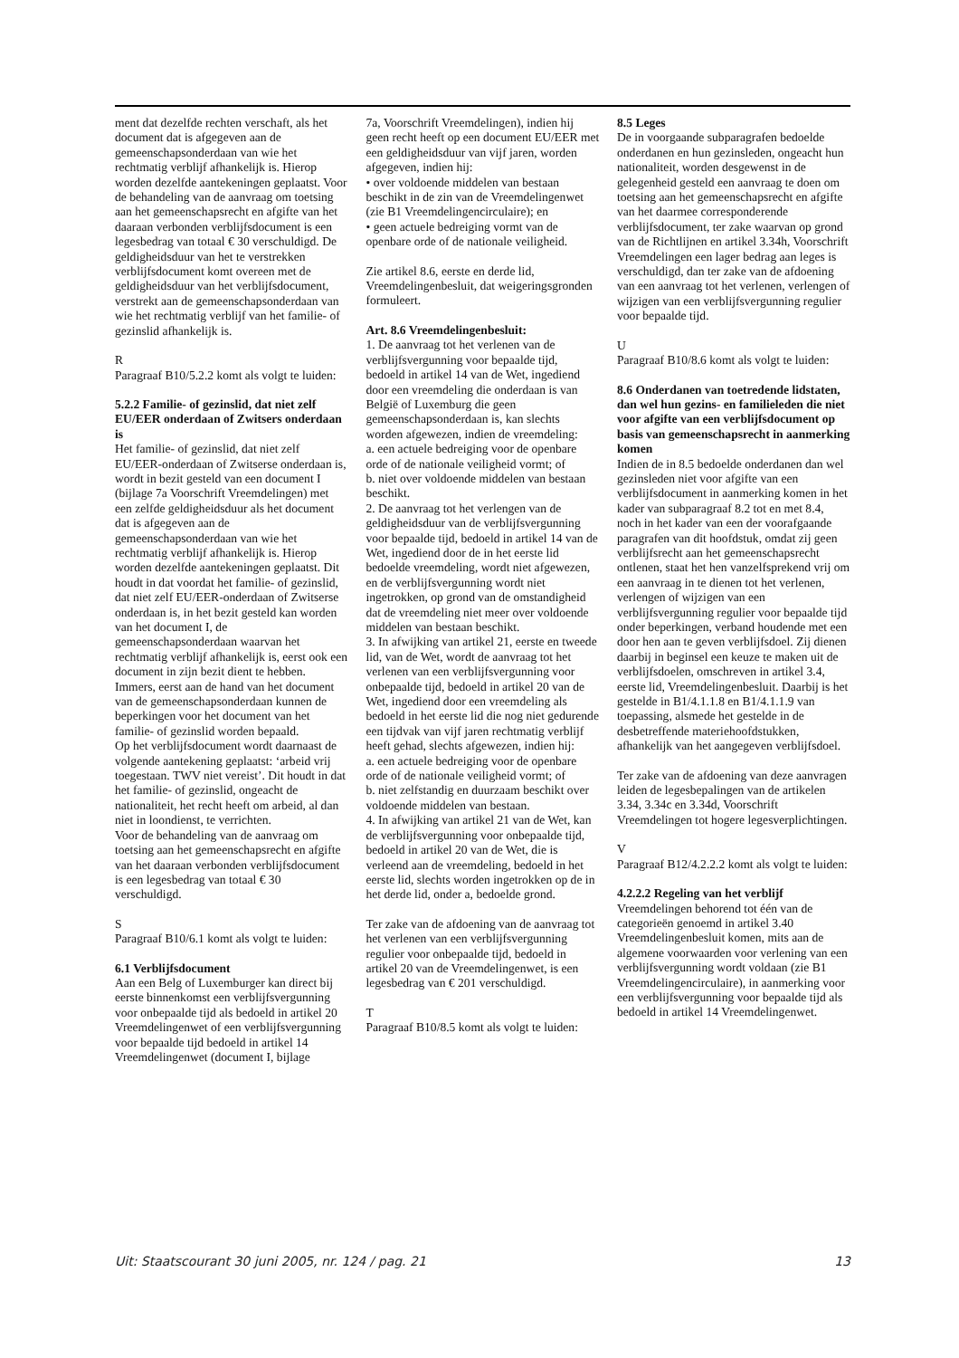ment dat dezelfde rechten verschaft, als het document dat is afgegeven aan de gemeenschapsonderdaan van wie het rechtmatig verblijf afhankelijk is. Hierop worden dezelfde aantekeningen geplaatst. Voor de behandeling van de aanvraag om toetsing aan het gemeenschapsrecht en afgifte van het daaraan verbonden verblijfsdocument is een legesbedrag van totaal € 30 verschuldigd. De geldigheidsduur van het te verstrekken verblijfsdocument komt overeen met de geldigheidsduur van het verblijfsdocument, verstrekt aan de gemeenschapsonderdaan van wie het rechtmatig verblijf van het familie- of gezinslid afhankelijk is.
R
Paragraaf B10/5.2.2 komt als volgt te luiden:
5.2.2 Familie- of gezinslid, dat niet zelf EU/EER onderdaan of Zwitsers onderdaan is
Het familie- of gezinslid, dat niet zelf EU/EER-onderdaan of Zwitserse onderdaan is, wordt in bezit gesteld van een document I (bijlage 7a Voorschrift Vreemdelingen) met een zelfde geldigheidsduur als het document dat is afgegeven aan de gemeenschapsonderdaan van wie het rechtmatig verblijf afhankelijk is. Hierop worden dezelfde aantekeningen geplaatst. Dit houdt in dat voordat het familie- of gezinslid, dat niet zelf EU/EER-onderdaan of Zwitserse onderdaan is, in het bezit gesteld kan worden van het document I, de gemeenschapsonderdaan waarvan het rechtmatig verblijf afhankelijk is, eerst ook een document in zijn bezit dient te hebben. Immers, eerst aan de hand van het document van de gemeenschapsonderdaan kunnen de beperkingen voor het document van het familie- of gezinslid worden bepaald.
Op het verblijfsdocument wordt daarnaast de volgende aantekening geplaatst: ‘arbeid vrij toegestaan. TWV niet vereist’. Dit houdt in dat het familie- of gezinslid, ongeacht de nationaliteit, het recht heeft om arbeid, al dan niet in loondienst, te verrichten.
Voor de behandeling van de aanvraag om toetsing aan het gemeenschapsrecht en afgifte van het daaraan verbonden verblijfsdocument is een legesbedrag van totaal € 30 verschuldigd.
S
Paragraaf B10/6.1 komt als volgt te luiden:
6.1 Verblijfsdocument
Aan een Belg of Luxemburger kan direct bij eerste binnenkomst een verblijfsvergunning voor onbepaalde tijd als bedoeld in artikel 20 Vreemdelingenwet of een verblijfsvergunning voor bepaalde tijd bedoeld in artikel 14 Vreemdelingenwet (document I, bijlage
7a, Voorschrift Vreemdelingen), indien hij geen recht heeft op een document EU/EER met een geldigheidsduur van vijf jaren, worden afgegeven, indien hij:
• over voldoende middelen van bestaan beschikt in de zin van de Vreemdelingenwet (zie B1 Vreemdelingencirculaire); en
• geen actuele bedreiging vormt van de openbare orde of de nationale veiligheid.
Zie artikel 8.6, eerste en derde lid, Vreemdelingenbesluit, dat weigeringsgronden formuleert.
Art. 8.6 Vreemdelingenbesluit:
1. De aanvraag tot het verlenen van de verblijfsvergunning voor bepaalde tijd, bedoeld in artikel 14 van de Wet, ingediend door een vreemdeling die onderdaan is van België of Luxemburg die geen gemeenschapsonderdaan is, kan slechts worden afgewezen, indien de vreemdeling:
a. een actuele bedreiging voor de openbare orde of de nationale veiligheid vormt; of
b. niet over voldoende middelen van bestaan beschikt.
2. De aanvraag tot het verlengen van de geldigheidsduur van de verblijfsvergunning voor bepaalde tijd, bedoeld in artikel 14 van de Wet, ingediend door de in het eerste lid bedoelde vreemdeling, wordt niet afgewezen, en de verblijfsvergunning wordt niet ingetrokken, op grond van de omstandigheid dat de vreemdeling niet meer over voldoende middelen van bestaan beschikt.
3. In afwijking van artikel 21, eerste en tweede lid, van de Wet, wordt de aanvraag tot het verlenen van een verblijfsvergunning voor onbepaalde tijd, bedoeld in artikel 20 van de Wet, ingediend door een vreemdeling als bedoeld in het eerste lid die nog niet gedurende een tijdvak van vijf jaren rechtmatig verblijf heeft gehad, slechts afgewezen, indien hij:
a. een actuele bedreiging voor de openbare orde of de nationale veiligheid vormt; of
b. niet zelfstandig en duurzaam beschikt over voldoende middelen van bestaan.
4. In afwijking van artikel 21 van de Wet, kan de verblijfsvergunning voor onbepaalde tijd, bedoeld in artikel 20 van de Wet, die is verleend aan de vreemdeling, bedoeld in het eerste lid, slechts worden ingetrokken op de in het derde lid, onder a, bedoelde grond.
Ter zake van de afdoening van de aanvraag tot het verlenen van een verblijfsvergunning regulier voor onbepaalde tijd, bedoeld in artikel 20 van de Vreemdelingenwet, is een legesbedrag van € 201 verschuldigd.
T
Paragraaf B10/8.5 komt als volgt te luiden:
8.5 Leges
De in voorgaande subparagrafen bedoelde onderdanen en hun gezinsleden, ongeacht hun nationaliteit, worden desgewenst in de gelegenheid gesteld een aanvraag te doen om toetsing aan het gemeenschapsrecht en afgifte van het daarmee corresponderende verblijfsdocument, ter zake waarvan op grond van de Richtlijnen en artikel 3.34h, Voorschrift Vreemdelingen een lager bedrag aan leges is verschuldigd, dan ter zake van de afdoening van een aanvraag tot het verlenen, verlengen of wijzigen van een verblijfsvergunning regulier voor bepaalde tijd.
U
Paragraaf B10/8.6 komt als volgt te luiden:
8.6 Onderdanen van toetredende lidstaten, dan wel hun gezins- en familieleden die niet voor afgifte van een verblijfsdocument op basis van gemeenschapsrecht in aanmerking komen
Indien de in 8.5 bedoelde onderdanen dan wel gezinsleden niet voor afgifte van een verblijfsdocument in aanmerking komen in het kader van subparagraaf 8.2 tot en met 8.4, noch in het kader van een der voorafgaande paragrafen van dit hoofdstuk, omdat zij geen verblijfsrecht aan het gemeenschapsrecht ontlenen, staat het hen vanzelfsprekend vrij om een aanvraag in te dienen tot het verlenen, verlengen of wijzigen van een verblijfsvergunning regulier voor bepaalde tijd onder beperkingen, verband houdende met een door hen aan te geven verblijfsdoel. Zij dienen daarbij in beginsel een keuze te maken uit de verblijfsdoelen, omschreven in artikel 3.4, eerste lid, Vreemdelingenbesluit. Daarbij is het gestelde in B1/4.1.1.8 en B1/4.1.1.9 van toepassing, alsmede het gestelde in de desbetreffende materiehoofdstukken, afhankelijk van het aangegeven verblijfsdoel.
Ter zake van de afdoening van deze aanvragen leiden de legesbepalingen van de artikelen 3.34, 3.34c en 3.34d, Voorschrift Vreemdelingen tot hogere legesverplichtingen.
V
Paragraaf B12/4.2.2.2 komt als volgt te luiden:
4.2.2.2 Regeling van het verblijf
Vreemdelingen behorend tot één van de categorieën genoemd in artikel 3.40 Vreemdelingenbesluit komen, mits aan de algemene voorwaarden voor verlening van een verblijfsvergunning wordt voldaan (zie B1 Vreemdelingencirculaire), in aanmerking voor een verblijfsvergunning voor bepaalde tijd als bedoeld in artikel 14 Vreemdelingenwet.
Uit: Staatscourant 30 juni 2005, nr. 124 / pag. 21 13